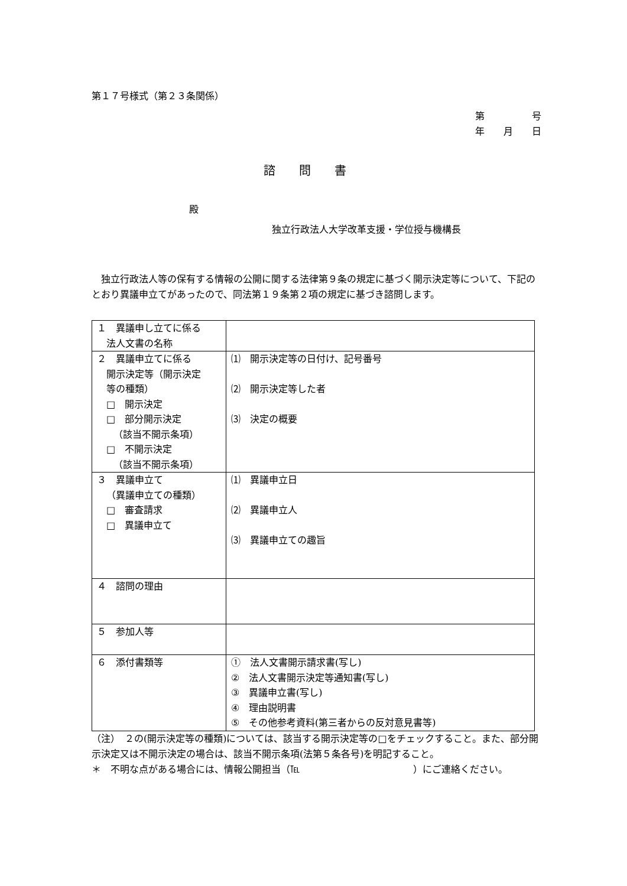第１７号様式（第２３条関係）
第　　　　　号
年　　月　　日
諮問書
殿
独立行政法人大学改革支援・学位授与機構長
独立行政法人等の保有する情報の公開に関する法律第９条の規定に基づく開示決定等について、下記のとおり異議申立てがあったので、同法第１９条第２項の規定に基づき諮問します。
| １ 異議申し立てに係る 法人文書の名称 | |
| ２ 異議申立てに係る 開示決定等（開示決定 等の種類） □ 開示決定 □ 部分開示決定 （該当不開示条項） □ 不開示決定 （該当不開示条項） | ⑴ 開示決定等の日付け、記号番号 ⑵ 開示決定等した者 ⑶ 決定の概要 |
| ３ 異議申立て （異議申立ての種類） □ 審査請求 □ 異議申立て | ⑴ 異議申立日 ⑵ 異議申立人 ⑶ 異議申立ての趣旨 |
| ４ 諮問の理由 | |
| ５ 参加人等 | |
| ６ 添付書類等 | ① 法人文書開示請求書(写し) ② 法人文書開示決定等通知書(写し) ③ 異議申立書(写し) ④ 理由説明書 ⑤ その他参考資料(第三者からの反対意見書等) |
（注）　２の(開示決定等の種類)については、該当する開示決定等の□をチェックすること。また、部分開示決定又は不開示決定の場合は、該当不開示条項(法第５条各号)を明記すること。
＊　不明な点がある場合には、情報公開担当（℡　　　　　　　　　　　　）にご連絡ください。